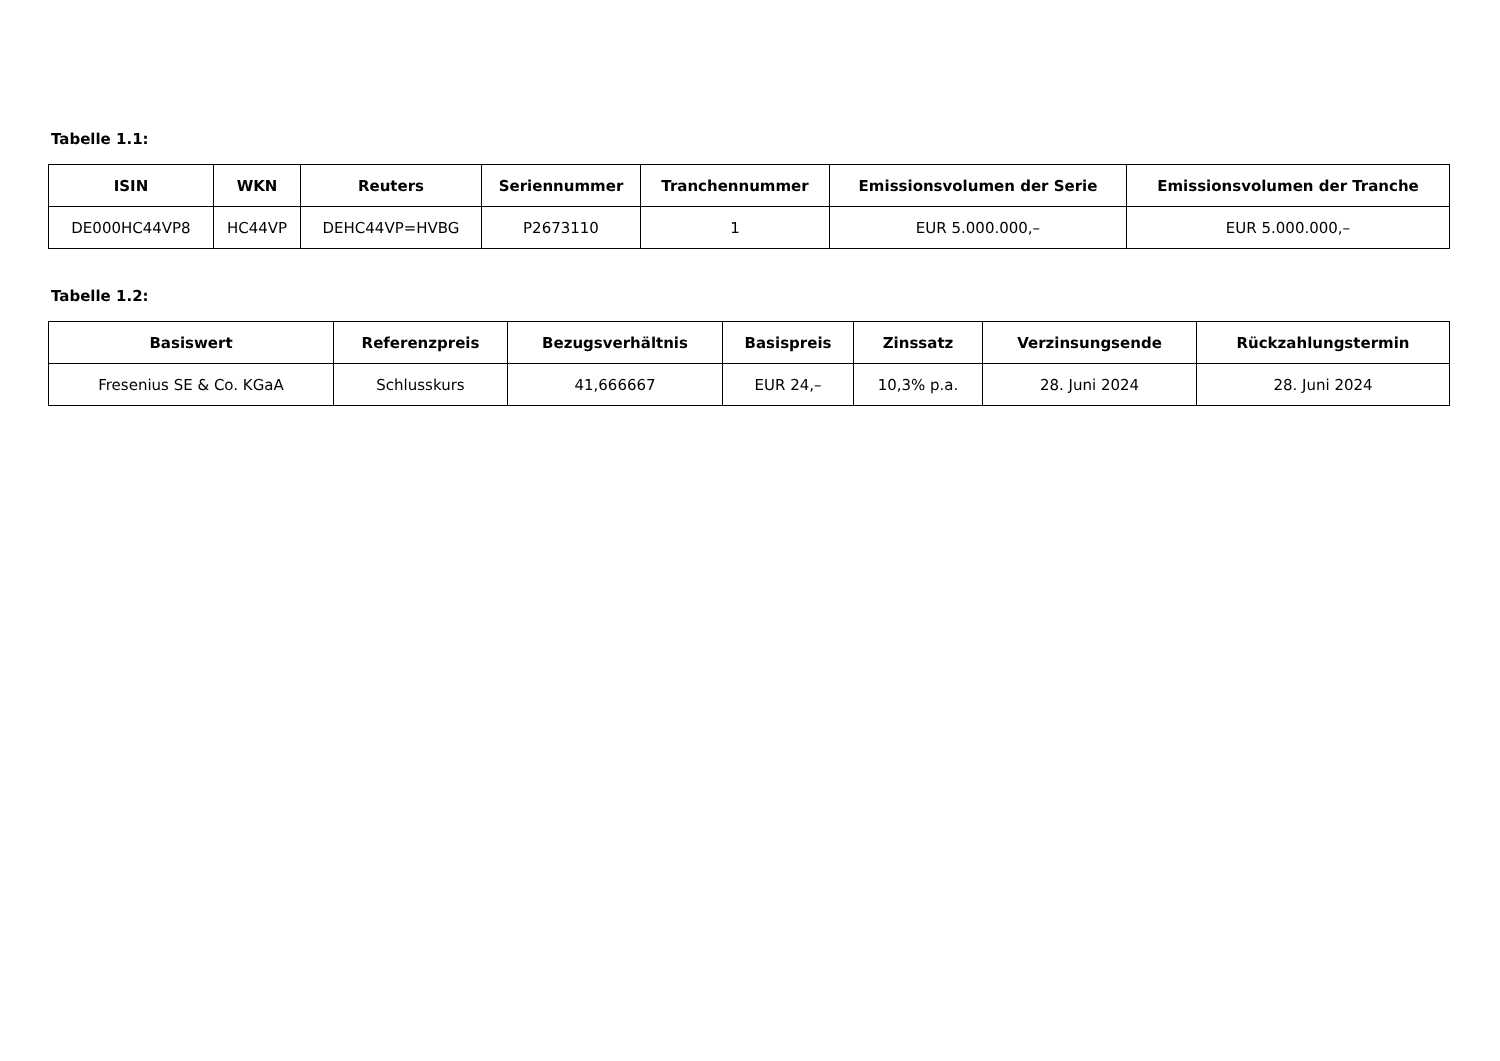Tabelle 1.1:
| ISIN | WKN | Reuters | Seriennummer | Tranchennummer | Emissionsvolumen der Serie | Emissionsvolumen der Tranche |
| --- | --- | --- | --- | --- | --- | --- |
| DE000HC44VP8 | HC44VP | DEHC44VP=HVBG | P2673110 | 1 | EUR 5.000.000,– | EUR 5.000.000,– |
Tabelle 1.2:
| Basiswert | Referenzpreis | Bezugsverhältnis | Basispreis | Zinssatz | Verzinsungsende | Rückzahlungstermin |
| --- | --- | --- | --- | --- | --- | --- |
| Fresenius SE & Co. KGaA | Schlusskurs | 41,666667 | EUR 24,– | 10,3% p.a. | 28. Juni 2024 | 28. Juni 2024 |